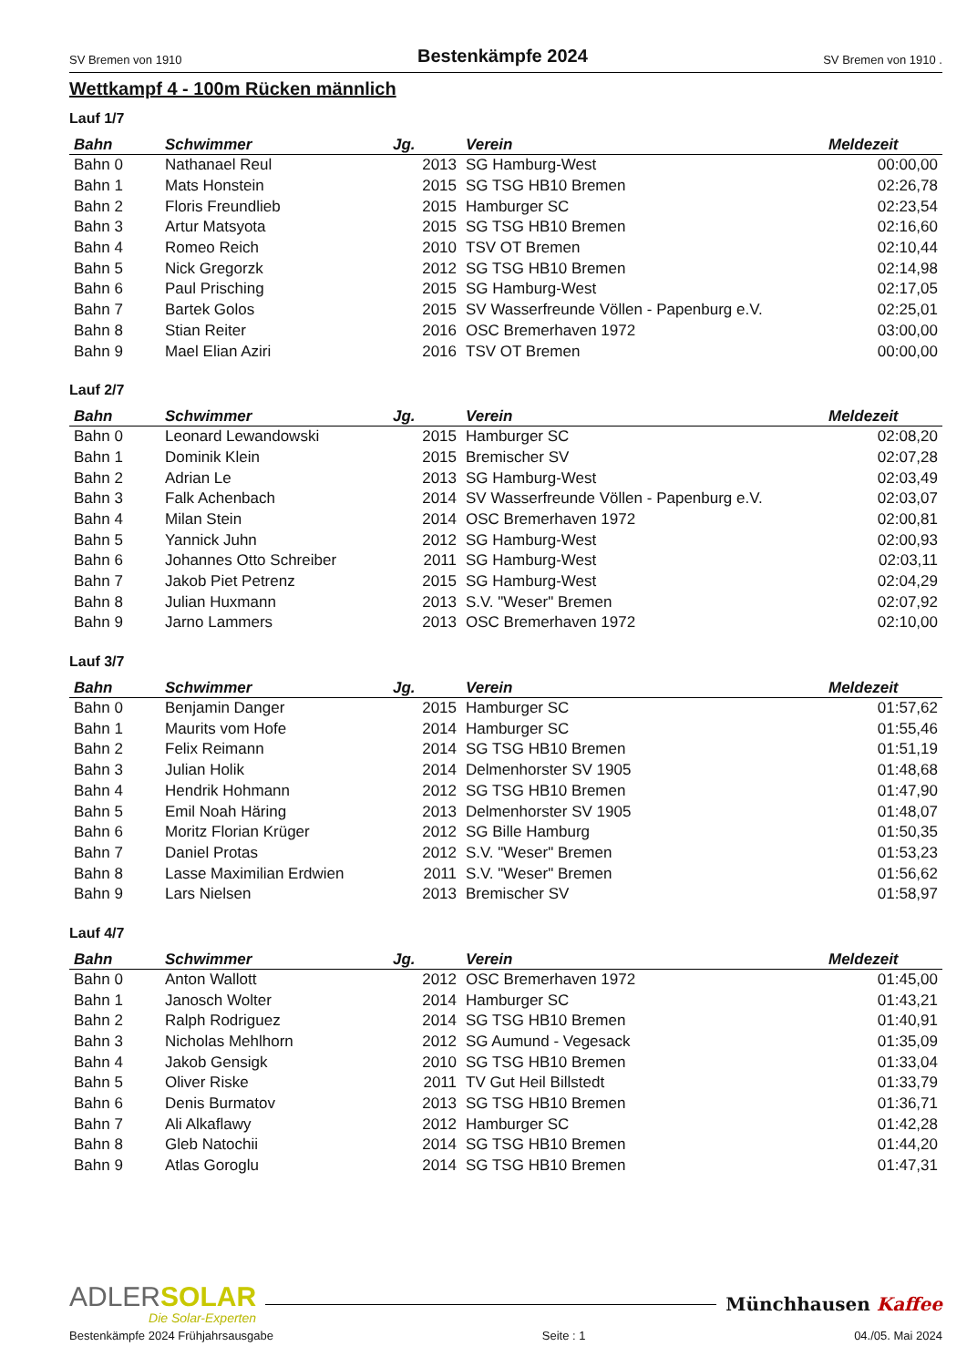SV Bremen von 1910 Bestenkämpfe 2024 SV Bremen von 1910 .
Wettkampf 4 - 100m Rücken männlich
Lauf 1/7
| Bahn | Schwimmer | Jg. | Verein | Meldezeit |
| --- | --- | --- | --- | --- |
| Bahn 0 | Nathanael Reul | 2013 | SG Hamburg-West | 00:00,00 |
| Bahn 1 | Mats Honstein | 2015 | SG TSG HB10 Bremen | 02:26,78 |
| Bahn 2 | Floris Freundlieb | 2015 | Hamburger SC | 02:23,54 |
| Bahn 3 | Artur Matsyota | 2015 | SG TSG HB10 Bremen | 02:16,60 |
| Bahn 4 | Romeo Reich | 2010 | TSV OT Bremen | 02:10,44 |
| Bahn 5 | Nick Gregorzk | 2012 | SG TSG HB10 Bremen | 02:14,98 |
| Bahn 6 | Paul Prisching | 2015 | SG Hamburg-West | 02:17,05 |
| Bahn 7 | Bartek Golos | 2015 | SV Wasserfreunde Völlen - Papenburg e.V. | 02:25,01 |
| Bahn 8 | Stian Reiter | 2016 | OSC Bremerhaven 1972 | 03:00,00 |
| Bahn 9 | Mael Elian Aziri | 2016 | TSV OT Bremen | 00:00,00 |
Lauf 2/7
| Bahn | Schwimmer | Jg. | Verein | Meldezeit |
| --- | --- | --- | --- | --- |
| Bahn 0 | Leonard Lewandowski | 2015 | Hamburger SC | 02:08,20 |
| Bahn 1 | Dominik Klein | 2015 | Bremischer SV | 02:07,28 |
| Bahn 2 | Adrian Le | 2013 | SG Hamburg-West | 02:03,49 |
| Bahn 3 | Falk Achenbach | 2014 | SV Wasserfreunde Völlen - Papenburg e.V. | 02:03,07 |
| Bahn 4 | Milan Stein | 2014 | OSC Bremerhaven 1972 | 02:00,81 |
| Bahn 5 | Yannick Juhn | 2012 | SG Hamburg-West | 02:00,93 |
| Bahn 6 | Johannes Otto Schreiber | 2011 | SG Hamburg-West | 02:03,11 |
| Bahn 7 | Jakob Piet Petrenz | 2015 | SG Hamburg-West | 02:04,29 |
| Bahn 8 | Julian Huxmann | 2013 | S.V. "Weser" Bremen | 02:07,92 |
| Bahn 9 | Jarno Lammers | 2013 | OSC Bremerhaven 1972 | 02:10,00 |
Lauf 3/7
| Bahn | Schwimmer | Jg. | Verein | Meldezeit |
| --- | --- | --- | --- | --- |
| Bahn 0 | Benjamin Danger | 2015 | Hamburger SC | 01:57,62 |
| Bahn 1 | Maurits vom Hofe | 2014 | Hamburger SC | 01:55,46 |
| Bahn 2 | Felix Reimann | 2014 | SG TSG HB10 Bremen | 01:51,19 |
| Bahn 3 | Julian Holik | 2014 | Delmenhorster SV 1905 | 01:48,68 |
| Bahn 4 | Hendrik Hohmann | 2012 | SG TSG HB10 Bremen | 01:47,90 |
| Bahn 5 | Emil Noah Häring | 2013 | Delmenhorster SV 1905 | 01:48,07 |
| Bahn 6 | Moritz Florian Krüger | 2012 | SG Bille Hamburg | 01:50,35 |
| Bahn 7 | Daniel Protas | 2012 | S.V. "Weser" Bremen | 01:53,23 |
| Bahn 8 | Lasse Maximilian Erdwien | 2011 | S.V. "Weser" Bremen | 01:56,62 |
| Bahn 9 | Lars Nielsen | 2013 | Bremischer SV | 01:58,97 |
Lauf 4/7
| Bahn | Schwimmer | Jg. | Verein | Meldezeit |
| --- | --- | --- | --- | --- |
| Bahn 0 | Anton Wallott | 2012 | OSC Bremerhaven 1972 | 01:45,00 |
| Bahn 1 | Janosch Wolter | 2014 | Hamburger SC | 01:43,21 |
| Bahn 2 | Ralph Rodriguez | 2014 | SG TSG HB10 Bremen | 01:40,91 |
| Bahn 3 | Nicholas Mehlhorn | 2012 | SG Aumund - Vegesack | 01:35,09 |
| Bahn 4 | Jakob Gensigk | 2010 | SG TSG HB10 Bremen | 01:33,04 |
| Bahn 5 | Oliver Riske | 2011 | TV Gut Heil Billstedt | 01:33,79 |
| Bahn 6 | Denis Burmatov | 2013 | SG TSG HB10 Bremen | 01:36,71 |
| Bahn 7 | Ali Alkaflawy | 2012 | Hamburger SC | 01:42,28 |
| Bahn 8 | Gleb Natochii | 2014 | SG TSG HB10 Bremen | 01:44,20 |
| Bahn 9 | Atlas Goroglu | 2014 | SG TSG HB10 Bremen | 01:47,31 |
ADLERSOLAR
Die Solar-Experten
Münchhausen Kaffee
Bestenkämpfe 2024 Frühjahrsausgabe Seite : 1 04./05. Mai 2024